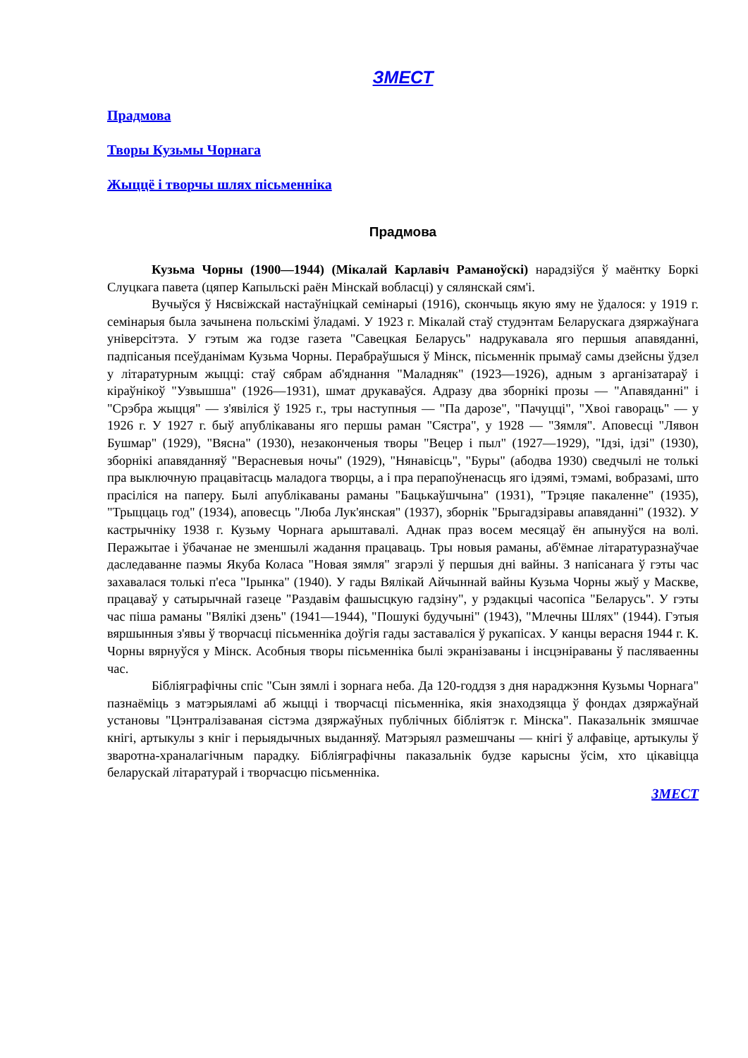ЗМЕСТ
Прадмова
Творы Кузьмы Чорнага
Жыццё і творчы шлях пісьменніка
Прадмова
Кузьма Чорны (1900—1944) (Мікалай Карлавіч Раманоўскі) нарадзіўся ў маёнтку Боркі Слуцкага павета (цяпер Капыльскі раён Мінскай вобласці) у сялянскай сям'і.
Вучыўся ў Нясвіжскай настаўніцкай семінарыі (1916), скончыць якую яму не ўдалося: у 1919 г. семінарыя была зачынена польскімі ўладамі. У 1923 г. Мікалай стаў студэнтам Беларускага дзяржаўнага універсітэта. У гэтым жа годзе газета "Савецкая Беларусь" надрукавала яго першыя апавяданні, падпісаныя псеўданімам Кузьма Чорны. Перабраўшыся ў Мінск, пісьменнік прымаў самы дзейсны ўдзел у літаратурным жыцці: стаў сябрам аб'яднання "Маладняк" (1923—1926), адным з арганізатараў і кіраўнікоў "Узвышша" (1926—1931), шмат друкаваўся. Адразу два зборнікі прозы — "Апавяданні" і "Срэбра жыцця" — з'явіліся ў 1925 г., тры наступныя — "Па дарозе", "Пачуцці", "Хвоі гавораць" — у 1926 г. У 1927 г. быў апублікаваны яго першы раман "Сястра", у 1928 — "Зямля". Аповесці "Лявон Бушмар" (1929), "Вясна" (1930), незаконченыя творы "Вецер і пыл" (1927—1929), "Ідзі, ідзі" (1930), зборнікі апавяданняў "Верасневыя ночы" (1929), "Нянавісць", "Буры" (абодва 1930) сведчылі не толькі пра выключную працавітасць маладога творцы, а і пра перапоўненасць яго ідэямі, тэмамі, вобразамі, што прасіліся на паперу. Былі апублікаваны раманы "Бацькаўшчына" (1931), "Трэцяе пакаленне" (1935), "Трыццаць год" (1934), аповесць "Люба Лук'янская" (1937), зборнік "Брыгадзіравы апавяданні" (1932). У кастрычніку 1938 г. Кузьму Чорнага арыштавалі. Аднак праз восем месяцаў ён апынуўся на волі. Перажытае і ўбачанае не зменшылі жадання працаваць. Тры новыя раманы, аб'ёмнае літаратуразнаўчае даследаванне паэмы Якуба Коласа "Новая зямля" згарэлі ў першыя дні вайны. З напісанага ў гэты час захавалася толькі п'еса "Ірынка" (1940). У гады Вялікай Айчыннай вайны Кузьма Чорны жыў у Маскве, працаваў у сатырычнай газеце "Раздавім фашысцкую гадзіну", у рэдакцыі часопіса "Беларусь". У гэты час піша раманы "Вялікі дзень" (1941—1944), "Пошукі будучыні" (1943), "Млечны Шлях" (1944). Гэтыя вяршынныя з'явы ў творчасці пісьменніка доўгія гады заставаліся ў рукапісах. У канцы верасня 1944 г. К. Чорны вярнуўся у Мінск. Асобныя творы пісьменніка былі экранізаваны і інсцэніраваны ў пасляваенны час.
Бібліяграфічны спіс "Сын зямлі і зорнага неба. Да 120-годдзя з дня нараджэння Кузьмы Чорнага" пазнаёміць з матэрыяламі аб жыцці і творчасці пісьменніка, якія знаходзяцца ў фондах дзяржаўнай установы "Цэнтралізаваная сістэма дзяржаўных публічных бібліятэк г. Мінска". Паказальнік змяшчае кнігі, артыкулы з кніг і перыядычных выданняў. Матэрыял размешчаны — кнігі ў алфавіце, артыкулы ў зваротна-храналагічным парадку. Бібліяграфічны паказальнік будзе карысны ўсім, хто цікавіцца беларускай літаратурай і творчасцю пісьменніка.
ЗМЕСТ